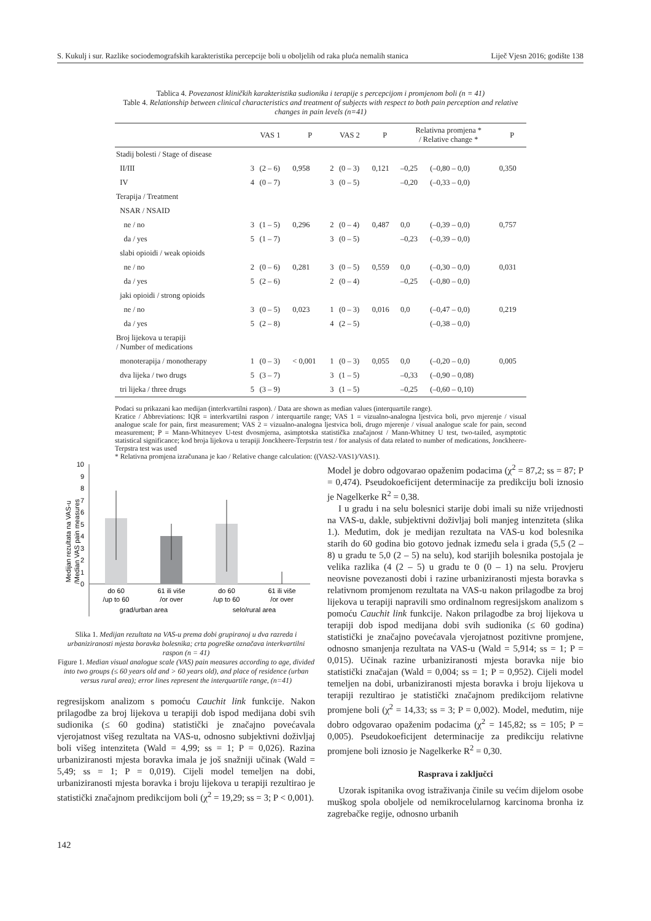S. Kukulj i sur. Razlike sociodemografskih karakteristika percepcije boli u oboljelih od raka pluća nemalih stanica Liječ Vjesn 2016; godište 138
Tablica 4. Povezanost kliničkih karakteristika sudionika i terapije s percepcijom i promjenom boli (n = 41)
Table 4. Relationship between clinical characteristics and treatment of subjects with respect to both pain perception and relative changes in pain levels (n=41)
| | VAS 1 | | P | VAS 2 | | P | Relativna promjena * / Relative change * | | P |
| --- | --- | --- | --- | --- | --- | --- | --- | --- | --- |
| Stadij bolesti / Stage of disease | | | | | | | | | |
| II/III | 3 | (2 – 6) | 0,958 | 2 | (0 – 3) | 0,121 | –0,25 | (–0,80 – 0,0) | 0,350 |
| IV | 4 | (0 – 7) | | 3 | (0 – 5) | | –0,20 | (–0,33 – 0,0) | |
| Terapija / Treatment | | | | | | | | | |
| NSAR / NSAID | | | | | | | | | |
| ne / no | 3 | (1 – 5) | 0,296 | 2 | (0 – 4) | 0,487 | 0,0 | (–0,39 – 0,0) | 0,757 |
| da / yes | 5 | (1 – 7) | | 3 | (0 – 5) | | –0,23 | (–0,39 – 0,0) | |
| slabi opioidi / weak opioids | | | | | | | | | |
| ne / no | 2 | (0 – 6) | 0,281 | 3 | (0 – 5) | 0,559 | 0,0 | (–0,30 – 0,0) | 0,031 |
| da / yes | 5 | (2 – 6) | | 2 | (0 – 4) | | –0,25 | (–0,80 – 0,0) | |
| jaki opioidi / strong opioids | | | | | | | | | |
| ne / no | 3 | (0 – 5) | 0,023 | 1 | (0 – 3) | 0,016 | 0,0 | (–0,47 – 0,0) | 0,219 |
| da / yes | 5 | (2 – 8) | | 4 | (2 – 5) | | | (–0,38 – 0,0) | |
| Broj lijekova u terapiji / Number of medications | | | | | | | | | |
| monoterapija / monotherapy | 1 | (0 – 3) | < 0,001 | 1 | (0 – 3) | 0,055 | 0,0 | (–0,20 – 0,0) | 0,005 |
| dva lijeka / two drugs | 5 | (3 – 7) | | 3 | (1 – 5) | | –0,33 | (–0,90 – 0,08) | |
| tri lijeka / three drugs | 5 | (3 – 9) | | 3 | (1 – 5) | | –0,25 | (–0,60 – 0,10) | |
Podaci su prikazani kao medijan (interkvartilni raspon). / Data are shown as median values (interquartile range).
Kratice / Abbreviations: IQR = interkvartilni raspon / interquartile range; VAS 1 = vizualno-analogna ljestvica boli, prvo mjerenje / visual analogue scale for pain, first measurement; VAS 2 = vizualno-analogna ljestvica boli, drugo mjerenje / visual analogue scale for pain, second measurement; P = Mann-Whitneyev U-test dvosmjerna, asimptotska statistička značajnost / Mann-Whitney U test, two-tailed, asymptotic statistical significance; kod broja lijekova u terapiji Jonckheere-Terpstrin test / for analysis of data related to number of medications, Jonckheere-Terpstra test was used
* Relativna promjena izračunana je kao / Relative change calculation: ((VAS2-VAS1)/VAS1).
Medijan rezultata na VAS-u
/Median VAS pain measures
10
9
8
7
6
5
4
3
2
1
0
do 60
/up to 60
61 ili više
/or over
do 60
/up to 60
61 ili više
/or over
grad/urban area
selo/rural area
Slika 1. Medijan rezultata na VAS-u prema dobi grupiranoj u dva razreda i urbaniziranosti mjesta boravka bolesnika; crta pogreške označava interkvartilni raspon (n = 41)
Figure 1. Median visual analogue scale (VAS) pain measures according to age, divided into two groups (≤ 60 years old and > 60 years old), and place of residence (urban versus rural area); error lines represent the interquartile range, (n=41)
regresijskom analizom s pomoću Cauchit link funkcije. Nakon prilagodbe za broj lijekova u terapiji dob ispod medijana dobi svih sudionika (≤ 60 godina) statistički je značajno povećavala vjerojatnost višeg rezultata na VAS-u, odnosno subjektivni doživljaj boli višeg intenziteta (Wald = 4,99; ss = 1; P = 0,026). Razina urbaniziranosti mjesta boravka imala je još snažniji učinak (Wald = 5,49; ss = 1; P = 0,019). Cijeli model temeljen na dobi, urbaniziranosti mjesta boravka i broju lijekova u terapiji rezultirao je statistički značajnom predikcijom boli (χ<sup>2</sup> = 19,29; ss = 3; P < 0,001).
Model je dobro odgovarao opaženim podacima (χ<sup>2</sup> = 87,2; ss = 87; P = 0,474). Pseudokoeficijent determinacije za predikciju boli iznosio je Nagelkerke R<sup>2</sup> = 0,38.
I u gradu i na selu bolesnici starije dobi imali su niže vrijednosti na VAS-u, dakle, subjektivni doživljaj boli manjeg intenziteta (slika 1.). Međutim, dok je medijan rezultata na VAS-u kod bolesnika starih do 60 godina bio gotovo jednak između sela i grada (5,5 (2 – 8) u gradu te 5,0 (2 – 5) na selu), kod starijih bolesnika postojala je velika razlika (4 (2 – 5) u gradu te 0 (0 – 1) na selu. Provjeru neovisne povezanosti dobi i razine urbaniziranosti mjesta boravka s relativnom promjenom rezultata na VAS-u nakon prilagodbe za broj lijekova u terapiji napravili smo ordinalnom regresijskom analizom s pomoću Cauchit link funkcije. Nakon prilagodbe za broj lijekova u terapiji dob ispod medijana dobi svih sudionika (≤ 60 godina) statistički je značajno povećavala vjerojatnost pozitivne promjene, odnosno smanjenja rezultata na VAS-u (Wald = 5,914; ss = 1; P = 0,015). Učinak razine urbaniziranosti mjesta boravka nije bio statistički značajan (Wald = 0,004; ss = 1; P = 0,952). Cijeli model temeljen na dobi, urbaniziranosti mjesta boravka i broju lijekova u terapiji rezultirao je statistički značajnom predikcijom relativne promjene boli (χ<sup>2</sup> = 14,33; ss = 3; P = 0,002). Model, međutim, nije dobro odgovarao opaženim podacima (χ<sup>2</sup> = 145,82; ss = 105; P = 0,005). Pseudokoeficijent determinacije za predikciju relativne promjene boli iznosio je Nagelkerke R<sup>2</sup> = 0,30.
Rasprava i zaključci
Uzorak ispitanika ovog istraživanja činile su većim dijelom osobe muškog spola oboljele od nemikrocelularnog karcinoma bronha iz zagrebačke regije, odnosno urbanih
142